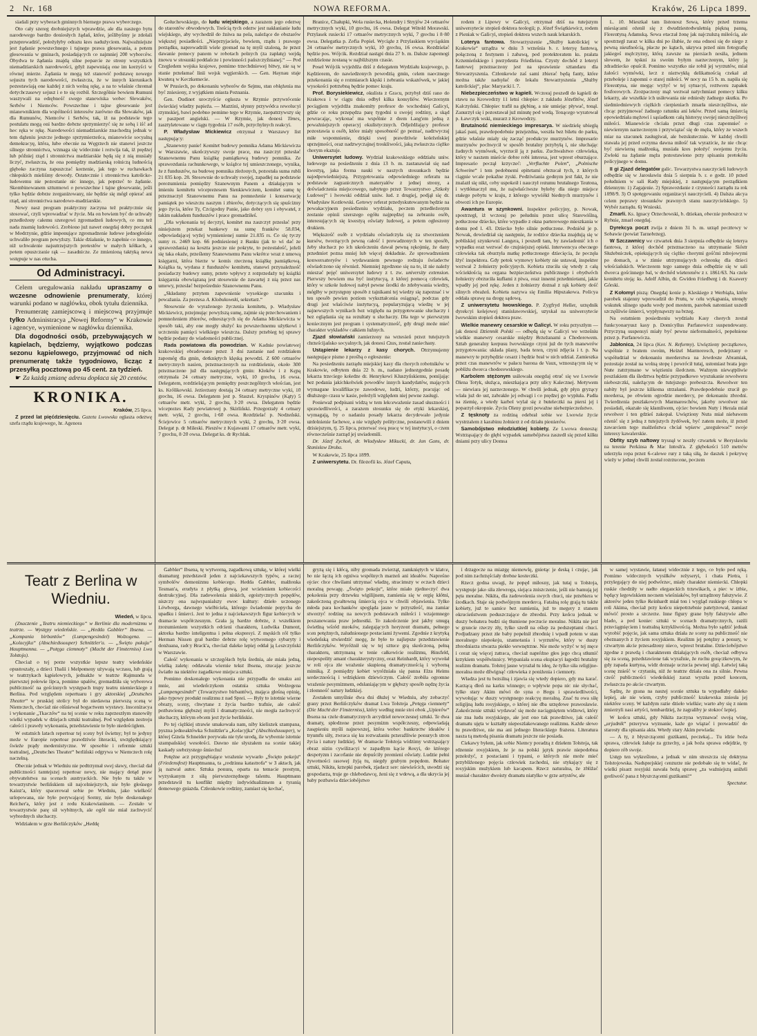2 Nr. 168 NOWA REFORMA. Kraków, 26 Lipca 1899.
siadali przy wyborach gminnych biernego prawa wyborczego.
Oto cały szereg drobniejszych wprawdzie, ale dla naszego bytu narodowego bardzo doniosłych żądań, które, jeślibyśmy je zdołali przeprowadzić, położyłyby odrazu kres nadużyciom. Najważniejsze jest żądanie powszechnego i tajnego prawa głosowania, a potem głosowania w gminach, posiadających co najmniej 200 wyborców. Obydwa te żądania znajdą silne poparcie ze strony wszystkich niemadziarskich narodowości, gdyż zapewniają one im korzyści w równej mierze. Żądania te mogą też stanowić podstawę nowego sojuszu tych narodowości, zwłaszcza, że w innych kierunkach pozostawiają one każdej z nich wolną rękę, a na to właśnie chromał dotychczasowy sojusz i o to się rozbił. Szczególnie bowiem Rumuni waszywali na odrębność swego stanowiska wobec Słowaków, Serbów i Niemców. Powszechne i tajne głosowanie jest mianownikiem dla wspólności interesów zarówno dla Słowaków, jak dla Rumunów, Niemców i Serbów, tak, iż na podstawie tego postulatu mogą oni bardzo dobrze sprzymierzyć się ze sobą i iść ad hoc ręka w rękę. Narodowości niemadziarskie znachodzą jednak w tem dążeniu jeszcze jednego sprzymierzeńca, mianowicie socyalną demokracyę, która, lubo obecnie na Węgrzech nie stanowi jeszcze silnego stronnictwa, wzmaga się widocznie i rozwija tak, iż prędzej lub później rząd i stronnictwa madziarskie będą się z nią musiały liczyć, zwłaszcza, że ona pomiędzy madziarską rolniczą ludnością głęboko zaczyna zapuszczać korzenie, jak tego w ruchawkach chłopskich mieliśmy dowody. Ostatecznie i stronnictwa katolicko-ludowemu nie pozostanie nic innego, jak poprzeć to żądanie. Skombinowanem szturmowi o powszechne i tajne głosowanie, jeśli tylko będzie dobrze zorganizowany, nie będzie się mógł opierać ani rząd, ani stronnictwa narodowo-madziarskie.
Nowy nasz program praktyczny zaczyna też praktycznie się stosować, czyli wprowadzać w życie. Ma on bowiem być do uchwały przedłożony całemu szeregowi zgromadzeń ludowych, co mu też nada znamię ludowości. Zrobiono już nawet onegdaj dobry początek w Modrzynie, gdzie imponujące zgromadzenie ludowe jednogłośnie uchwaliło program powyższy. Takie działanie, to zapełnie co innego, niż uchwalenie najsutrzejszych protestów w małych kółkach, a potem opuszczanie rąk — zasadnicze. Ze zmienioną taktyką nowa wstępuje w nas otucha.
Od Administracyi.
Celem uregulowania nakładu upraszamy o wczesne odnowienie prenumeraty, której warunki podano w nagłówku, obok tytułu dziennika.
Prenumeratę zamiejscową i miejscową przyjmuje tylko Administracya „Nowej Reformy“ w Krakowie i agencye, wymienione w nagłówku dziennika.
Dla dogodności osób, przebywających w kąpielach, będziemy, wyjątkowo podczas sezonu kąpielowego, przyjmować od nich prenumeratę także tygodniowo, licząc z przesyłką pocztową po 45 cent. za tydzień.
☛ Za każdą zmianę adresu dopłaca się 20 centów.
KRONIKA.
Kraków, 25 lipca.
Z przed lat pięćdziesięciu. Gazeta Lwowska ogłasza odezwę szefa rządu krajowego, hr. Agenora
Gołuchowskiego, do ludu wiejskiego, a zarazem jego odezwę do starostów obwodowych. Treścią tych odezw jest nakłanianie ludu wiejskiego, aby wychodził do żniwa na pola, należące do obszarów większej posiadłości. „Nieprzyjaciele, bowiem, rządu i prawego porządku, naprowadzili wiele gromad na tę myśl szaloną, że przez dawanie pomocy panom w robotach polnych (za zapłatę) wejdą znowu w stosunki poddańcze i powinności pańszczyźnianej.“ — Pod Czegledem wojska krajowe, pomimo trzechdniowej bitwy, nie są w stanie przełamać linii wojsk węgierskich. — Gen. Haynau staje kwaterą w Keczkemecie.
W Prusiech, po dokonaniu wyborów do Sejmu, stan oblężenia ma być zniesiony, z wyjątkiem miasta Poznania.
Gen. Oudinot uroczyście ogłasza w Rzymie przywrócenie świeckiej władzy papieża. — Mazzini, słynny przywódca rewolucyi rzymskiej, bawi podobno pomimo tego w Rzymie, zaopatrzywszy się w paszport angielski. — W Rzymie, jak donosi Times, zasztyletowano w ciągu tygodnia 17 osób, przychylnych reakcyi.
P. Władysław Mickiewicz otrzymał z Warszawy list następujący:
„Szanowny panie! Komitet budowy pomnika Adama Mickiewicza w Warszawie, ukończywszy swoje prace, ma zaszczyt przesłać Szanownemu Panu książkę pamiątkową budowy pomnika. Ze sprawozdania rachunkowego, w książce tej umieszczonego, wynika, że z funduszów, na budowę pomnika złożonych, pozostała suma rubli 21 835 kop. 28. Stosownie do uchwały swojej, zapadłej na podstawie porozumienia pomiędzy Szanownym Panem a działającym w imieniu komitetu wiceprezesem Sienkiewiczem, komitet sumę tę przeznaczył Szanownemu Panu na pomnożenie i konserwację pamiątek po wieszczu naszym i zbiorów, dotyczących się spuścizny jego życia, które Ty, Czcigodny Panie, jako dobry syn i obywatel, z takim nakładem funduszów i prace gromadziłeś.
„Dla wykonania tej decyzyi, komitet ma zaszczyt przesłać przy niniejszem przekaz bankowy na sumę franków 58.034, odpowiadającej wyżej wymienionej sumie 21.835 rs. Co się tyczy sumy rs. 2469 kop. 66 podniesionej z Banku (jak to wi dać ze sprawozdania) na koszta jeszcze nie pokryte, to pozostałość, jeżeli się taka okaże, prześlemy Szanownemu Panu wkrótce wraz z umową księgarni, która bierze w komis rzeczoną książkę pamiątkową. Książka ta, wydana z funduszów komitetu, stanowi przynależność posiadaczy budowy sumy, przeto wpływy z rozprzedaży tej książki księgarnia obowiązaną jest stosownie do zawartej z nią przez nas umowy, przesłać bezpośrednio Szanownemu Panu.
„Składamy przytem zapewnienie wysokiego szacunku i poważania. Za prezesa A. Klobukowski, sekretarz.“
Stosownie do wyrażonego życzenia komitetu, p. Władysław Mickiewicz, przejmując powyższą sumę, zajmie się przechowaniem i pomnożeniem zbiorów, odnoszących się do Adama Mickiewicza w sposób taki, aby one mogły służyć ku powszechnemu użytkowi i uczczeniu pamięci wielkiego wieszcza. Dalszy przebieg tej sprawy będzie podany do wiadomości publicznej.
Rada powiatowa dla powodzian. W Kadnie powiatowej krakowskiej obradowano przez 3 dni zastanie nad rozdziałem zapomóg dla gmin, dotkniętych klęską powodzi. Z 600 cetnarów metrycznych nasion, przeznaczonych na rozdzielenie, około 300 przeznaczono już dla następujących gmin: Kłoków i z Kępą otrzymała 24 cetnary metryczne, wyki, 10 grochu, 16 owsa. Delegatem, rozdzielającym pomiędzy poszczególnych włościan, jest ks. Królikowski. Jeziorzany dostają 24 cetnary metryczne wyki, 10 grochu, 16 owsa. Delegatem jest p. Staszel. Kryspinów (Kąty) 5 cetnarów metr. wyki, 2 grochu, 3·20 owsa. Delegatem będzie wiceprezes Rady powiatowej p. Skirliński. Przegorzały 4 cetnary metr. wyki, 2 grochu, 1·60 owsa. Rozdzielać p. Nodzeński. Ściejowice 5 cetnarów metrycznych wyki, 2 grochu, 3·20 owsa. Delegat p. dr Mileski. Pleszów z Kujawami 17 cetnarów metr. wyki, 7 grochu, 8·20 owsa. Delegat ks. dr Rychlak.
Branice, Chałupki, Wola rusiecka, Holendry i Stryjów 24 cetnarów metrycznych wyki, 10 grochu, 16 owsa. Delegat Witold Morawski. Przylasek rusiecki 17 cetnarów metrycznych wyki, 7 grochu i 8·80 owsa. Delegatka p. Zofia Popiel. Wyciąże z Przylaskiem wyciąskim 24 cetnarów metrycznych wyki, 10 grochu, 16 owsa. Rozdzielać będzie pos. Wójcik. Rozdział nastąpi dnia 27 b. m. Dalsze zapomogi rozdzielone zostaną w najbliższym czasie.
Poseł Wójcik wyjeżdża dziś z delegatem Wydziału krajowego, p. Kędziorem, do nawiedzonych powodzią gmin, celem naocznego przekonania się o rozmiarach klęski i zebrania wskazówek, w jakiej wysokości potrzebną będzie pomoc kraju.
Prof. Borysiekiewicz, okulista z Gracu, przybył dziś rano do Krakowa i w ciągu dnia odbył kilka konsyliów. Wieczornym pociągiem wyjeżdża znakomity profesor do wschodniej Galicyi, gdzie co roku przepędza parę tygodni u swojej rodziny, a skąd powracając, wykonać ma wspólnie z drem Lang'em jedną z poważniejszych operacyj okulistycznych. Odjeżdżający profesor pozostawia u osób, które miały sposobność go poznać, nadzwyczaj miłe wspomnienie, dzięki swej prawdziwie koleżeńskiej uprzejmości, oraz nadzwyczajnej troskliwości, jaką zwłaszcza ciężko chorym okazuje.
Uniwersytet ludowy. Wydział krakowskiego oddziału uniw. ludowego na posiedzeniu z dnia 13 b. m. zastanawiał się nad kwestyą, jaka forma nauki w naszych stosunkach będzie najodpowiedniejszą. Przygotowania odpowiedniego referatu na podstawie zagranicznych materyałów z jednej strony, a doświadczenia miejscowego, nabytego przez Towarzystwo „Szkoły Ludowej“ i lwowski oddział uniw. lud. z drugiej, podjął się dr. Władysław Kozłowski. Gotowy referat przedyskutowanym będzie na powakacyjnem posiedzeniu wydziału, poczem przedłożonym zostanie opinii szerszego ogółu najprędzej na zebraniu osób, interesujących się kwestyą oświaty ludowej, a potem ogłoszony drukiem.
Większość osób z wydziału oświadczyła się za stworzeniem kursów, tworzących pewną całość i prowadzonych w ten sposób, żeby słuchacz po ich ukończeniu dawał pewną rękojmię, że dany przedmiot pozna mniej lub więcej dokładnie. Ze sprowadzeniem konwersatoryów i wydawaniem pewnego rodzaju świadectw oświadczono się również. Niemniej zgodzono się na to, iż nie należy mieszać pojęć uniwersytet ludowy z t. zw. university extension. Pierwszy bowiem ma być instytucyą, z której pomocą człowiek, który w szkole ludowej nabył pewne środki do zdobywania wiedzy, mógłby w przystępny sposób z tajnikami tej wiedzy się zapoznać i w ten sposób pewien poziom wykształcenia osiągnąć, podczas gdy drugi jest właściwie instytucyą, popularyzującą wiedzę w jej najnowszych wynikach bez względu na przygotowanie słuchaczy i bez oglądania się na rezultaty u słuchaczy. Dla tego w pierwszym koniecznym jest program i systematyczność, gdy drugi może mieć charakter wykładów całkiem luźnych.
Zjazd słowiański zamierzony na wrzesień przez tutejszych chrześcijańsko socyalnych, jak donosi Czas, został zaniechany.
Ustąpienie lekarzy z kasy chorych. Otrzymujemy następujące pismo z prośbą o ogłoszenie:
Na posiedzeniu zarządu miejskiej kasy dla chorych robotników w Krakowie, odbytem dnia 22 b. m., nadano jednozgodnie posadę lekarza trzeciego koledze dr. Henrykowi Kluszyńskiemu, pomijając bez podania jakichkolwiek powodów innych kandydatów, mających wymagane kwalifikacye zawodowe, ludzi, którzy, pracując od dłuższego czasu w kasie, położyli względem niej pewne zasługi.
Ponieważ podpisani widzą w tem lekceważenie zasad słuszności i sprawiedliwości, a zarazem stosunku się do etyki lekarskiej, wymagają, by o nadaniu posady lekarza decydowało jedynie uzdolnienie fachowe, a nie względy polityczne, postanowili z dniem dzisiejszym, tj. 25 lipca, przerwać swą pracę w tej instytucyi, o czem równocześnie zarząd jej uwiadomili.
Dr. Józef Zychoń, dr. Władysław Mikucki, dr. Jan Gans, dr. Stanisław Droba.
W Krakowie, 25 lipca 1899.
Z uniwersytetu. Dr. filozofii ks. Józef Caputa,
rodem z Lipowy w Galicyi, otrzymał dziś na tutejszym uniwersytecie stopień doktora teologii; p. Józef Świątkiewicz, rodem z Pieniak w Galicyi, stopień doktora wszech nauk lekarskich.
Loterya fantowa. Stowarzyszenie „Służby katolickiej w Krakowie“ urządza w dniu 3 września b. r. loteryę fantową, połączoną z festynem i zabawą, pod protektoratem ks. prałata Krzemieńskiego i prezydenta Friedleina. Czysty dochód z loteryi fantowej przeznaczony jest na sprawienie sztandaru dla Stowarzyszenia. Członkowie zaś sami zbierać będą fanty, które można także nadsyłać do lokalu Stowarzyszenia „Służby katolickiej“, plac Maryacki l. 7.
Niebezpieczeństwo w kąpieli. Wczoraj poszedł do kąpieli do stawu na Krowodrzy 11 letni chłopiec z zakładu Józefitów, Józef Kalczyński. Chłopiec trafił na głębinę, a nie umiejąc pływać, tonął. Zanurzył się i pozostawał już minutę pod wodą. Tonącego wyratował p. Ławczyk wski, murarz z Krowodrzy.
Brutalność niemieckiego impresarya. W niedzielę ubiegłą jakaś pani, prawdopodobnie przejezdna, weszła bez biletu do parku, gdzie właśnie miały się zacząć produkcye murzynów. Impresario murzynów pochwycił w sposób brutalny przybyłą i, nie słuchając żadnych wymówek, wyrzucił ją z parku. Zuchwalstwo człowieka, który w naszem mieście dobre robi interesa, jest wprost oburzające. Impresario począł krzyczeć: „Verfluchte Polen“, „Polnische Schweine“ i tem podobnemi epitetami obrzucał tych, z których ciągnie wcale pokaźne zyski. Podziwiania godnym jest fakt, że nie znalazł się nikt, coby uspokoił i nauczył rozumu brutalnego Teutona, i wytłómaczył mu, że najwłaściwsze byłoby dla niego miejsce stałego pobytu w kraju, z którego wywiókł biednych murzynów i obwozi ich po Europie.
Awantura w szynkowni. Inspektor policyjny, p. Nowak, spostrzegł, iż wczoraj po południu przez ulicę Starowiślną, potłuczone dziecko, które wypadło z okna parterowego mieszkania w domu pod l. 43. Dziecko było silnie potłuczone. Podniósł je p. Nowak, dowiedział się następnie, że rodzice dziecka znajdują się w pobliskiej szynkowni Langera, i poszedł tam, by zawiadomić ich o wypadku oraz wezwać do czujniejszej opieki. Interwencya obecnego człowieka tak oburzyła matkę potłuczonego dziecięcia, że poczęła łżyć inspektora. Gdy potok wymowy kobiety nie ustawał, inspektor wezwał 2 żołnierzy policyjnych. Kobieta rzuciła się wtedy z całą wściekłością na organa bezpieczeństwa publicznego i obydwóch żołnierzy obrzuciła kufłami z piwa, oraz innemi przedmiotami, jakie wpadły jej pod rękę. Jeden z żołnierzy doznał z rąk kobiety dość silnych obrażeń. Kobieta nazywa się Emilia Hipszakowa. Policya oddała sprawę na drogę sądową.
Z uniwersytetu lwowskiego. P. Zygfryd Heller, urzędnik dyrekcyi kolejowej stanisławowskiej, uzyskał na uniwersytecie lwowskim stopień doktora praw.
Wielkie manewry cesarskie w Galicyi. W roku przyszłym — jak donosi Dziennik Polski — odbędą się w Galicyi we wrześniu wielkie manewry cesarskie między Brzeżanami a Chodorowem. Sztab generalny korpusu lwowskiego czyni już do tych manewrów przygotowania: układa plany, bada teren, czyni zdjęcia i t. p. Na manewry te przybędzie cesarz i będzie brał w nich udział. Zamieszka przez czas manewrów w pałacu barona de Vaux, wznoszącym się w pobliżu dworca chodorowskiego.
Karbolem stężonym usiłowała onegdaj otruć się we Lwowie Olena Totyk, służąca, mieszkająca przy ulicy Kalecznej. Motywem — niewiara jej narzeczonego. W chwili jednak, gdy płyn gryzący wlała już do ust, zabrakło jej odwagi i co prędzej go wypluła. Padła na ziemię, a wtedy karbol wylał się z buteleczki na piersi jej i poparzył okropnie. Życiu Oleny grozi poważne niebezpieczeństwo.
Z tęsknoty za rodziną odebrał sobie we Lwowie życie wystrzałem z karabinu żołnierz z od działu pionierów.
Samobójstwo młodziutkiej kobiety. Ze Lwowa donoszą: Wstrząsający do głębi wypadek samobójstwa zaszedł się przed kilku dniami przy ulicy Domsa
L. 10. Mieszkał tam listonosz Sowa, który przed trzema miesiącami ożenił się z dwudziestodwuletnią piękną panną, Florentyną Adamską. Sowa otaczał żonę jak najczulszą miłością, ale spostrzegł zaraz w kilka dni po ślubie, że ona odnosi się do niego z pewną nieufnością, płacze po kątach, ukrywa przed nim fotografię jakiegoś mężczyzny, którą zawsze na piersiach nosiła, jednem słowem, że tęskni za swoim byłym narzeczonym, który ją zdradziecko opuścił. Pomimo wszystko nie robił jej wyrzutów, miał żałości wymówki, lecz z niezwykłą delikatnością czekał aż przeboleje i zapomni o starej miłości. W nocy na 15 b. m. napiła się Florentyna, nie mogąc wyżyć w tej sytuacyi, roztworu zapałek fosforowych. Zrozpaczony mąż wezwał natychmiast pomocy kilku lekarzy, ale wszelkie ich usiłowania nie odniosły żadnego skutku. Po siedmiodniowych ciężkich cierpieniach zmarła nieszczęśliwa, nie chcąc przyjmować żadnego ratunku ani leków. Przed samą śmiercią opowiedziała mężowi i sąsiadkom całą historyę swojej nieszczęśliwej miłości. Mianowicie chciała przez długi czas zapomnieć o niewiernym narzeczonym i przywiązać się do męża, który ze wszech miar na szacunek zasługiwał, ale bezskutecznie. W każdej chwili stawała jej przed oczyma dawna miłość tak wyrazicie, że nie chcąc być niewierną małżonką, musiała kres położyć swojemu życiu. Zwłoki na żądanie męża pozostawiono przy spisaniu protokółu policyjnego w domu.
II gi Zjazd delegatów galic. Towarzystwa nauczycieli ludowych odbędzie się w Jarosławiu dnia 5 sierpnia b. r. o godz. 10 przed południem w sali Rady miejskiej, z następującym porządkiem dziennym: 1) Zagajenie. 2) Sprawozdanie z czynności zarządu za rok 1898/9. 3) O spotęgowaniu organizacyi nauczycieli. 4) Dalsza akcya celem poprawy stosunków prawnych stanu nauczycielskiego. 5) Wybór zarządu. 6) Wnioski.
Zmarli. Ks. Ignacy Orzechowski, b. dziekan, obecnie proboszcz w Rybnie, zmarł onegdaj.
Dyrekcya poczt zwija z dniem 31 b. m. urząd pocztowy w Sobawie (powiat Tarnobrzeg).
W Szczawnicy we czwartek dnia 3 sierpnia odbędzie się loterya fantowa, z której dochód przeznaczono na utrzymanie Sióstr Służebniczek, opiekujących się ciężko chorymi gośćmi zdrojowymi po domach, a w zimie utrzymujących ochronkę dla dzieci włościańskich. Wieczorem tego samego dnia odbędzie się w sali dworca gościnnego bal, w dochód wieterenów z r. 1861/63. Na czele komitetu stoją: ks. Adolf Albin, dr. Gwidon Friedberg i dr. Ksawery Górski.
Z Kołomyi piszą: Onegdaj konie p. Kleskiego z Werbiąża, które parobek stajenny wprowadził do Prutu, w celu wykąpania, utonęły wskutek silnego spadu wody pod mostem, parobek natomiast uszedł szczęśliwie śmierci, wypłynąwszy na brzeg.
Na ostatniem posiedzeniu wydziału Kasy chorych został funkcyonaryusz kasy p. Domicyllus Parfanowicz suspendowany. Przyczyną suspensyi miały być pewne nieformalności, popełnione przez p. Parfanowicza.
Jabłonica, 24 lipca (Kor. N. Reformy). Uwięziony początkowo, wspólnie z bratem swoim, Heizel Marmorosch, podejrzany o współudział w dokonaniu morderstwa na Jewdosze Abramiak, pozostaje został na wolną stopę i powrócił tutaj, ustomiast brata jego Nute zatrzymano w więzieniu śledczem. Ważnym niewątpliwie poszlakiem dla śledztwa będzie przypadkowo wyszukanie rewolweru nieboszczki, należącym do tutejszego proboszcza. Rewolwer ten nabity był jeszcze kilkoma strzałami. Prawdopodobnie rzucił go mordersa, po obwiem ogrodzie mordercy, po dokonaniu zbrodni. Twierdzenia poszlakowych Marmaroschów, jakoby rewolwer nie posiadali, okazało się kłamliwem, ojciec bowiem Nuty i Herala miał rewolwer i ten gdzieś zakopał. Uwięziony Nuta miał niebawem ożenić się z jedną z tutejszych żydówek, być zatem może, iż przed zawarciem tego małżeństwa chciał wpierw „uregulować“ swoje interesy kawalerskie.
Obfity szyb naftowy trysnął w zeszły czwartek w Borysławiu na terenie Perkinsa & Mac Intosh'a. Z głębokości 510 metrów uderzyła ropa przez 6-calowe rury z taką siłą, że daszek i pokrywę wieży w jednej chwili został rozrzucone, poczem
Teatr z Berlina w Wiedniu.
Wiedeń, w lipcu.
(Znaczenie „Teatru niemieckiego“ w Berlinie dla modernizmu w teatrze. — Występy wiedeńskie. — „Hedda Gabbler“ Ibsena. — „Kompania birbantów“ (Lumpengesindel) Wolzogena. — „Kolacyjka“ (Abschiedssouper) Schnitzler'a. — „Święto pokoju“ Hauptmanna. — „Potęga ciemnoty“ (Macht der Finsterniss) Lwa Tołstoja).
Chociaż o tej porze wszystkie lepsze teatry wiedeńskie opustoszały, a dzieci Thalii i Melpomeny używają wczasu, lub grają w teatrzykach kąpielowych, jednakże w teatrze Rajmunda w pierwszej połowie lipca, pomimo upałów, gromadziła się wyborowa publiczność na gościnnych występach trupy teatru niemieckiego z Berlina. Pod względem repertuaru i gry aktorskiej „Deutsches Theater“ w pruskiej stolicy był do niedawna pierwszą sceną w Niemczech, chociaż nie olśniewał bogactwem wystawy. Inscenizacya i wykonanie „Tkaczów“ na tej scenie w roku zaprzeszłym stanowiły wielki wypadek w dziejach sztuki teatralnej. Pod względem zestroju całości i prawdy wykonania, przedstawienie to było niedościgłem.
W ostatnich latach repertoar tej sceny był świetny; był to jedyny może w Europie repertoar prawdziwie literacki, uwzględniający świeże prądy modernistyczne. W sposobie i reformie sztuki teatralnej, „Deutsches Theater“ berliński odgrywa w Niemczech rolę naczelną.
Obecnie jednak w Wiedniu nie podtrzymał swej sławy, chociaż dał publiczności tamtejszej repertoar nowy, nie mający dotąd praw obywatelstwa na scenach austryackich. Nie było tu także w towarzystwie berlińskiem sił najcelniejszych, nie było głośnego Kainz'a, który spacerował sobie po Wiedniu, jako wielkość urlopowana, nie było porywającej Sormy, nie było doskonałego Reicher'a, który jest z rodu Krakowianinem. — Zostało w towarzystwie parę sił wybitnych, ale ogół nie miał zachwycić wybrednych słuchaczy.
Widziałem w grze Berlińczyków „Heddę
Gabbler“ Ibsena, tę wytworną, zagadkową sztukę, w której wielki dramaturg przedstawił jeden z najciekawszych typów, a raczej symbolów demonizmu kobiecego. Hedda Gabbler, małżonka Tesman'a, erudyta z płytką głową, jest wcieleniem kobiecości destrukcyjnej. Dla zadowolenia niskich, egoistycznych popędów, niszczy ona najwspanialszy owoc kultury: dzieło uczonego Löwborga, dawnego wielbiciela, którego świadomie popycha do upadku i śmierci. Jest to jedna z najciekawszych figur kobiecych w dramacie współczesnym. Grała ją bardzo dobrze, z wszelkiem zrozumieniem wszystkich odcieni charakteru, Ludwika Dumont, aktorka bardzo inteligentna i pełna ekspresyi. Z męskich ról tylko Herman Nissen grał bardzo dobrze rolę wytwornego sybaryty i donżuana, radcy Brack'a, chociaż daleko lepiej oddał ją Leszczyński w Warszawie.
Całość wykonania w szczegółach była średnia, ale miała jedną, wielką zaletę: oddawała wiernie tekst Ibsena, rzucając jeszcze światło na niektóre zagadkowe miejsca sztuki.
Pomimo doskonałego wykonania nie przypadła do smaku ani mnie, ani wiedeńczykom ostatnia sztuka Wolzogena „Lumpengesindel“ (Towarzystwo birbantów), mająca głośną opinię, jako typowy produkt realizmu z nad Sprei. — Były to istotnie wierne obrazy, sceny, chwytane z życia bardzo trafnie, ale całość pozbawiona głębszej myśli i dramatyczności, nie mogła zachwycić słuchaczy, którym obcem jest życie berlińskie.
Po tej ciężkiej strawie smakowała nam, niby kieliszek szampana, pyszna jednoaktówka Schnitzler'a „Kolacyjka“ (Abschiedssouper), w której Gizela Schneider porywała nie tyle urodą, ile wybornie istotnie szampańskiej wesołości. Dawno nie słyszałem na scenie takiej kaskady srebrzystego śmiechu!
Potężne acz przygnębiające wrażenie wywarło „Święto pokoju“ (Friedensfest) Hauptmanna, ta „rodzinna katastrofa“ w 3 aktach, jak ją nazwał autor. Sztuka ponura, oparta na temacie prostym, wyzyskanym z siłą pierwszorzędnego talentu. Hauptmann przedstawił tu konflikt między indywidualizmem a tyranią domowego gniazda. Członkowie rodziny, zamiast się kochać,
gryzą się i kłócą, niby gromada zwierząt, zamkniętych w klatce, bo nie łączą ich ogniwa wspólnych marzeń ani ideałów. Naprośno ojciec chce chwilami utrzymać władzę, stracimszy w oczach dzieci moralną powagę. „Święto pokoju“, które miało zjednoczyć dwa pokolenia przy drzewku wigilijnem, zamienia się w orgię kłótni, zakończoną gwałtowną śmiercią ojca w chwili objawienia. Tylko młoda para kochanków spogląda jasno w przyszłość, ma zamiar stworzyć rodzinę na nowych podstawach miłości i wzajemnego poszanowania praw jednostki. To zakończenie jest jakby smugą świetlną wśród mroków, zalegających horyzont dramatu, pełnego scen potężnych, zaludnionego postaciami żywemi. Zgodnie z krytyką wiedeńską stwierdzić mogę, że było to najlepsze przedstawienie Berlińczyków. Wyróżnił się w tej sztuce grą skończoną, pełną charakteru, utrzymaną w tonie całkowicie realizmu, Binsfeld, niepospolity amant charakterystyczny, oraz Reinhardt, który wywołał w roli ojca złe wrażenie skupioną dramatycznością i wyborną mimiką. Z pomiędzy kobiet wyróżniała się panna Elza Heims serdecznością i wdziękiem dziewiczym. Całość zrobiła ogromne wrażenie pesymizmem, odsłaniającym w głębszy sposób nędzę życia i złomność natury ludzkiej.
Zostałem umyślnie dwa dni dłużej w Wiedniu, aby zobaczyć grany przez Berlińczyków dramat Lwa Tołstoja „Potęga ciemnoty“ (Die Macht der Finsterniss), który według mnie stoi obok „Upiorów“ Ibsena na czele dramatycznych arcydzieł nowoczesnej sztuki. Te dwa dramaty, spłodzone przez pesymizm współczesny, odpowiadają zasępieniu myśli najnowszej, która wobec bankructw ideałów i tryumfu siły, zwraca się ku rozważaniu przeraźliwie ponurych stron życia i natury ludzkiej. W dramacie Tołstoja widzimy wstrząsający obraz nizin cywilizacyi w zapadłym kącie Rosyi, do którego despotyzm i zacofanie nie dopuściły promieni oświaty. Ludzie pełni żywotności rasowej żyją tu, niegdy grubym popędom. Bohater sztuki, Nikita, krzepki parobek, zjadacz serc niewieścich, uwodzi się gospodarza, truje go chlebodawcę, żeni się z wdową, a dla ukrycia jej baby pozbawia dzieciobójstwo
i drzagocze na miazgę niemowlę, gniotąc je deską i czując, jak pod nim zachrzęściały drobne kosteczki.
Rzecz godna uwagi, że popęd miłosny, jak tutaj u Tołstoja, występuje jako siła złowroga, siejąca zniszczenie, jeśli nie bamują jej pęta moralne. Nikita, dla zadowolenia swych chuci, nie przebiera w środkach. Staje się podwójnym mordercą. Fatalną rolę grają tu także kobiety, już to samice bez sumienia, już to megery z stanem okrucieństwem poduszczające do zbrodni. Przy końcu jednak w duszy bohatera budzi się tłumione poczucie moralne. Nikita nie jest w gruncie rzeczy zły, tylko szedł na oślep za podszeptami chuci. Podjudzany przez złe baby popełnił zbrodnię i wpadł potem w stan moralnego niepokoju, szamotania i wyrzutów, który w duszy zbrodniarza stwarza piekło wewnętrzne. Nie może wyżyć w tej męce i coraz się więcej zatraca, chociaż napróżno głos jego chcą stłumić krzykiem współwinnicy. Wypaniała scena ekspiacyi łagodzi brutalny realizm dramatu. Tołstoj jasno wyrażał tu ideę, że tylko siła religijno-moralna może dźwignąć człowieka z poniżenia i ciemnoty.
Władza jest tu bezsilną i zjawia się wtedy dopiero, gdy ma karać. Karzącą dłoń na karku winnego; o wpływie popa nic nie słychać, tylko stary Akim mówi do syna o Bogu i sprawiedliwości, wywołując w duszy występnego reakcyę moralną. Znać tu owa siłę religijną ludu rosyjskiego, o której nie dba urzędowe prawosławie. Zakończenie sztuki wydawać się może naciągniętem widzowi, który nie zna ludu rosyjskiego, ale jest ono tak prawdziwe, jak całość dramatu ujęta w kształty nieposzlakowanego realizmu. Każde słowo tu prawdziwe, nie ma ani jednego literackiego frazesu. Literatura nasza tą metodą pisania dramatu jeszcze nie posiada.
Ciekawy byłem, jak sobie Niemcy poradzą z dziełem Tołstoja, tak rdzennie rosyjskiem, że je na polski język prawie niepodobna przełożyć, z postaciami i typami, o których nie może mieć przybliżonego pojęcia człowiek zachodni, nie stykający się z rosyjskim mużykiem lub kacapem. Rzecz naturalna, że zbliżać musiał charakter dwoisty dramatu niatylko w grze artystów, ale
w samej wystawie, łatanej widocznie z tego, co było pod ręką. Pomimo widocznych wysiłków reżyseryi, i chata Piotra, i przylegający do niej podwórzec, miały charakter niemiecki. Chłopki ruskie chodziły w nadto eleganckich trzewikach, a piec w izbie, będący legowiskiem nocnem wieśniaków, był urządzony fałszywie. Z aktorów jeden tylko Reinhardt miał ton i wygląd ruskiego chłopa w roli Akima, chociaż przy końcu niepotrzebnie patetyzował, zamiast mówić prosto a szczerze. Inne figury grane były fałszywie albo blado, a pod koniec sztuki w scenach dramatycznych, razili przeciągnięciem i teatralną krzykliwością. Można było sądzić jednak wyrobić pojęcie, jak sama sztuka działa ze sceny na publiczność nie obeznanych z życiem rosyjskiem. Realizm jej potężny a ponury, w czwartym akcie przesadzony nieco, wprost brutalne. Dzieciobójstwo zgodne z prawdą i charakterem działających osób, chociaż odbywa się za sceną, przedstawione tak wyraźnie, że ruchu gorączkowym, że gdy zapada kurtyna, widz doznaje uczucia pewnej ulgi. Łatwiej taką scenę znieść w czytaniu, niż że teatrze działa ona za silnie. Pewna cześć publiczności wiedeńskiej zaraz wyszła przed koncem, zwłaszcza po akcie czwartym.
Sądzę, że grana na naszej scenie sztuka ta wypadłaby daleko lepiej, ale nie wiem, czyby publiczność krakowska zniosła jej niektóre sceny. W każdym razie dzieło wielkie; warto aby się z niem zmierzyli nasi artyści, tembardziej, że zagraliby je stokroć lepiej.
W końcu sztuki, gdy Nikita zaczyna wyznawać swoją winę, „urjadnik“ przerywa wyznanie, każe go wiązać i prowadzić do starosty dla spisania akta. Wtedy stary Akim powiada:
— A ty, z błyszczącemi guzikami, poczekaj... Tu idzie boża sprawa, człowiek żałuje za grzechy, a jak boża sprawa odejdzie, ty dopiero rób swoje.
Ustęp ten wykreślono, a jednak w nim streszcza się doktryna Tołstojowska. Nadsprejskiej cenzurze nie podobało się to widać, że wielki pisarz rosyjski nawała bożą sprawę „za ważniejszą aniżeli gorliwość pana z błyszczącemi guzikami!“
Spectator.